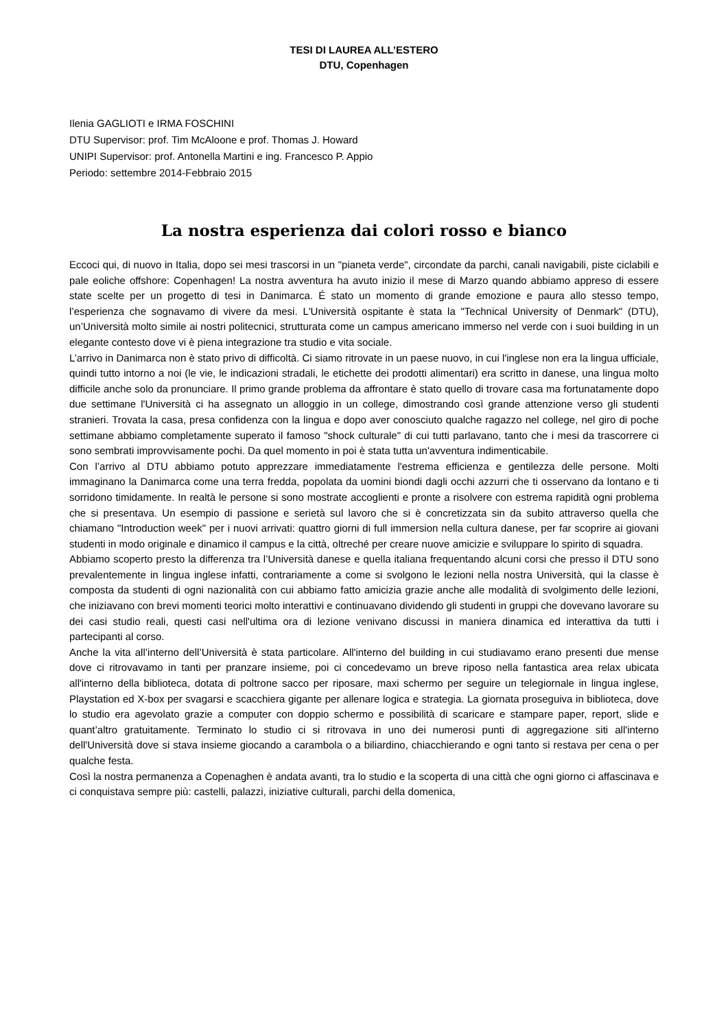TESI DI LAUREA ALL’ESTERO
DTU, Copenhagen
Ilenia GAGLIOTI e IRMA FOSCHINI
DTU Supervisor: prof. Tim McAloone e prof. Thomas J. Howard
UNIPI Supervisor: prof. Antonella Martini e ing. Francesco P. Appio
Periodo: settembre 2014-Febbraio 2015
La nostra esperienza dai colori rosso e bianco
Eccoci qui, di nuovo in Italia, dopo sei mesi trascorsi in un "pianeta verde", circondate da parchi, canali navigabili, piste ciclabili e pale eoliche offshore: Copenhagen! La nostra avventura ha avuto inizio il mese di Marzo quando abbiamo appreso di essere state scelte per un progetto di tesi in Danimarca. É stato un momento di grande emozione e paura allo stesso tempo, l’esperienza che sognavamo di vivere da mesi. L'Università ospitante è stata la "Technical University of Denmark" (DTU), un’Università molto simile ai nostri politecnici, strutturata come un campus americano immerso nel verde con i suoi building in un elegante contesto dove vi è piena integrazione tra studio e vita sociale.
L’arrivo in Danimarca non è stato privo di difficoltà. Ci siamo ritrovate in un paese nuovo, in cui l'inglese non era la lingua ufficiale, quindi tutto intorno a noi (le vie, le indicazioni stradali, le etichette dei prodotti alimentari) era scritto in danese, una lingua molto difficile anche solo da pronunciare. Il primo grande problema da affrontare è stato quello di trovare casa ma fortunatamente dopo due settimane l'Università ci ha assegnato un alloggio in un college, dimostrando così grande attenzione verso gli studenti stranieri. Trovata la casa, presa confidenza con la lingua e dopo aver conosciuto qualche ragazzo nel college, nel giro di poche settimane abbiamo completamente superato il famoso "shock culturale" di cui tutti parlavano, tanto che i mesi da trascorrere ci sono sembrati improvvisamente pochi. Da quel momento in poi è stata tutta un'avventura indimenticabile.
Con l’arrivo al DTU abbiamo potuto apprezzare immediatamente l'estrema efficienza e gentilezza delle persone. Molti immaginano la Danimarca come una terra fredda, popolata da uomini biondi dagli occhi azzurri che ti osservano da lontano e ti sorridono timidamente. In realtà le persone si sono mostrate accoglienti e pronte a risolvere con estrema rapidità ogni problema che si presentava. Un esempio di passione e serietà sul lavoro che si è concretizzata sin da subito attraverso quella che chiamano "Introduction week" per i nuovi arrivati: quattro giorni di full immersion nella cultura danese, per far scoprire ai giovani studenti in modo originale e dinamico il campus e la città, oltreché per creare nuove amicizie e sviluppare lo spirito di squadra.
Abbiamo scoperto presto la differenza tra l’Università danese e quella italiana frequentando alcuni corsi che presso il DTU sono prevalentemente in lingua inglese infatti, contrariamente a come si svolgono le lezioni nella nostra Università, qui la classe è composta da studenti di ogni nazionalità con cui abbiamo fatto amicizia grazie anche alle modalità di svolgimento delle lezioni, che iniziavano con brevi momenti teorici molto interattivi e continuavano dividendo gli studenti in gruppi che dovevano lavorare su dei casi studio reali, questi casi nell'ultima ora di lezione venivano discussi in maniera dinamica ed interattiva da tutti i partecipanti al corso.
Anche la vita all’interno dell’Università è stata particolare. All'interno del building in cui studiavamo erano presenti due mense dove ci ritrovavamo in tanti per pranzare insieme, poi ci concedevamo un breve riposo nella fantastica area relax ubicata all'interno della biblioteca, dotata di poltrone sacco per riposare, maxi schermo per seguire un telegiornale in lingua inglese, Playstation ed X-box per svagarsi e scacchiera gigante per allenare logica e strategia. La giornata proseguiva in biblioteca, dove lo studio era agevolato grazie a computer con doppio schermo e possibilità di scaricare e stampare paper, report, slide e quant’altro gratuitamente. Terminato lo studio ci si ritrovava in uno dei numerosi punti di aggregazione siti all'interno dell'Università dove si stava insieme giocando a carambola o a biliardino, chiacchierando e ogni tanto si restava per cena o per qualche festa.
Così la nostra permanenza a Copenaghen è andata avanti, tra lo studio e la scoperta di una città che ogni giorno ci affascinava e ci conquistava sempre più: castelli, palazzi, iniziative culturali, parchi della domenica,